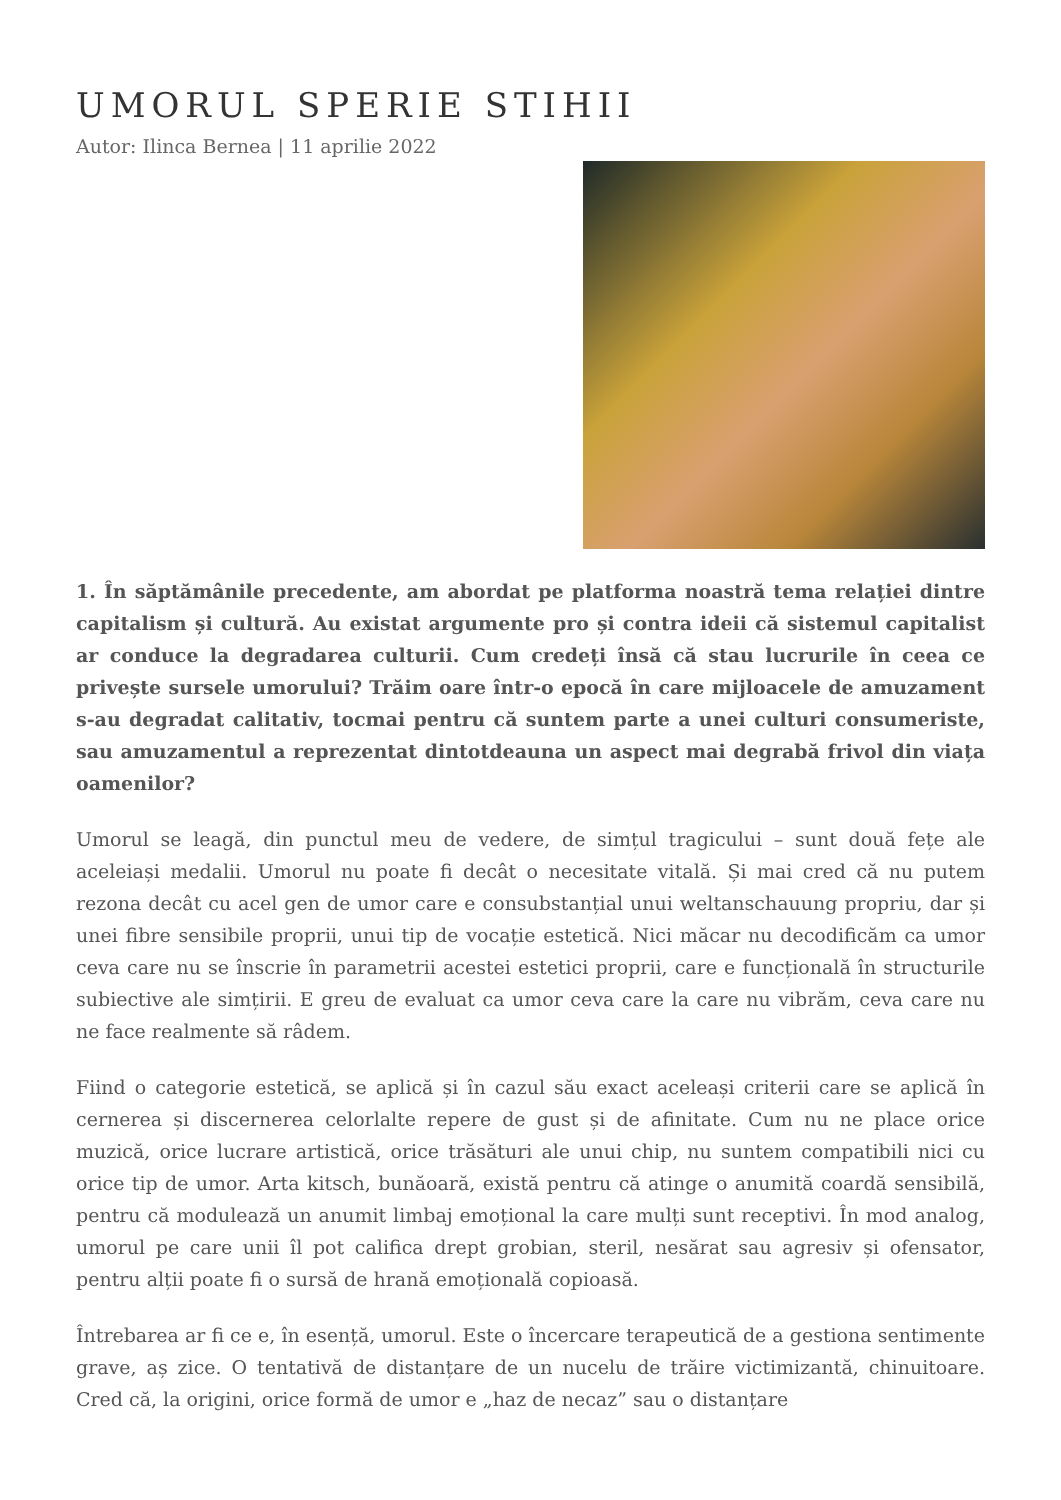UMORUL SPERIE STIHII
Autor: Ilinca Bernea | 11 aprilie 2022
1. În săptămânile precedente, am abordat pe platforma noastră tema relației dintre capitalism și cultură. Au existat argumente pro și contra ideii că sistemul capitalist ar conduce la degradarea culturii. Cum credeți însă că stau lucrurile în ceea ce privește sursele umorului? Trăim oare într-o epocă în care mijloacele de amuzament s-au degradat calitativ, tocmai pentru că suntem parte a unei culturi consumeriste, sau amuzamentul a reprezentat dintotdeauna un aspect mai degrabă frivol din viața oamenilor?
Umorul se leagă, din punctul meu de vedere, de simțul tragicului – sunt două fețe ale aceleiași medalii. Umorul nu poate fi decât o necesitate vitală. Și mai cred că nu putem rezona decât cu acel gen de umor care e consubstanțial unui weltanschauung propriu, dar și unei fibre sensibile proprii, unui tip de vocație estetică. Nici măcar nu decodificăm ca umor ceva care nu se înscrie în parametrii acestei estetici proprii, care e funcțională în structurile subiective ale simțirii. E greu de evaluat ca umor ceva care la care nu vibrăm, ceva care nu ne face realmente să râdem.
Fiind o categorie estetică, se aplică și în cazul său exact aceleași criterii care se aplică în cernerea și discernerea celorlalte repere de gust și de afinitate. Cum nu ne place orice muzică, orice lucrare artistică, orice trăsături ale unui chip, nu suntem compatibili nici cu orice tip de umor. Arta kitsch, bunăoară, există pentru că atinge o anumită coardă sensibilă, pentru că modulează un anumit limbaj emoțional la care mulți sunt receptivi. În mod analog, umorul pe care unii îl pot califica drept grobian, steril, nesărat sau agresiv și ofensator, pentru alții poate fi o sursă de hrană emoțională copioasă.
Întrebarea ar fi ce e, în esență, umorul. Este o încercare terapeutică de a gestiona sentimente grave, aș zice. O tentativă de distanțare de un nucelu de trăire victimizantă, chinuitoare. Cred că, la origini, orice formă de umor e „haz de necaz” sau o distanțare